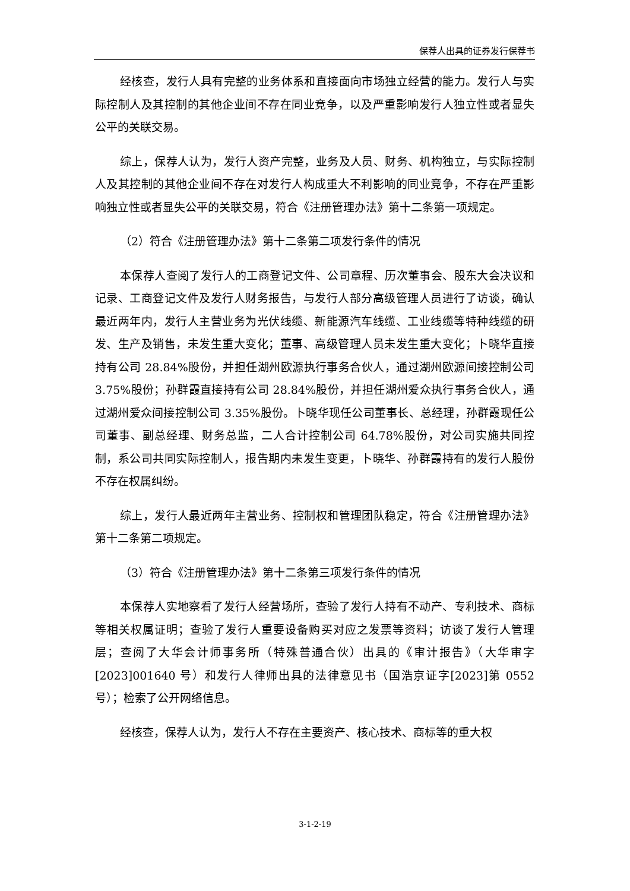保荐人出具的证券发行保荐书
经核查，发行人具有完整的业务体系和直接面向市场独立经营的能力。发行人与实际控制人及其控制的其他企业间不存在同业竞争，以及严重影响发行人独立性或者显失公平的关联交易。
综上，保荐人认为，发行人资产完整，业务及人员、财务、机构独立，与实际控制人及其控制的其他企业间不存在对发行人构成重大不利影响的同业竞争，不存在严重影响独立性或者显失公平的关联交易，符合《注册管理办法》第十二条第一项规定。
（2）符合《注册管理办法》第十二条第二项发行条件的情况
本保荐人查阅了发行人的工商登记文件、公司章程、历次董事会、股东大会决议和记录、工商登记文件及发行人财务报告，与发行人部分高级管理人员进行了访谈，确认最近两年内，发行人主营业务为光伏线缆、新能源汽车线缆、工业线缆等特种线缆的研发、生产及销售，未发生重大变化；董事、高级管理人员未发生重大变化；卜晓华直接持有公司 28.84%股份，并担任湖州欧源执行事务合伙人，通过湖州欧源间接控制公司 3.75%股份；孙群霞直接持有公司 28.84%股份，并担任湖州爱众执行事务合伙人，通过湖州爱众间接控制公司 3.35%股份。卜晓华现任公司董事长、总经理，孙群霞现任公司董事、副总经理、财务总监，二人合计控制公司 64.78%股份，对公司实施共同控制，系公司共同实际控制人，报告期内未发生变更，卜晓华、孙群霞持有的发行人股份不存在权属纠纷。
综上，发行人最近两年主营业务、控制权和管理团队稳定，符合《注册管理办法》第十二条第二项规定。
（3）符合《注册管理办法》第十二条第三项发行条件的情况
本保荐人实地察看了发行人经营场所，查验了发行人持有不动产、专利技术、商标等相关权属证明；查验了发行人重要设备购买对应之发票等资料；访谈了发行人管理层；查阅了大华会计师事务所（特殊普通合伙）出具的《审计报告》（大华审字[2023]001640 号）和发行人律师出具的法律意见书（国浩京证字[2023]第 0552 号）；检索了公开网络信息。
经核查，保荐人认为，发行人不存在主要资产、核心技术、商标等的重大权
3-1-2-19